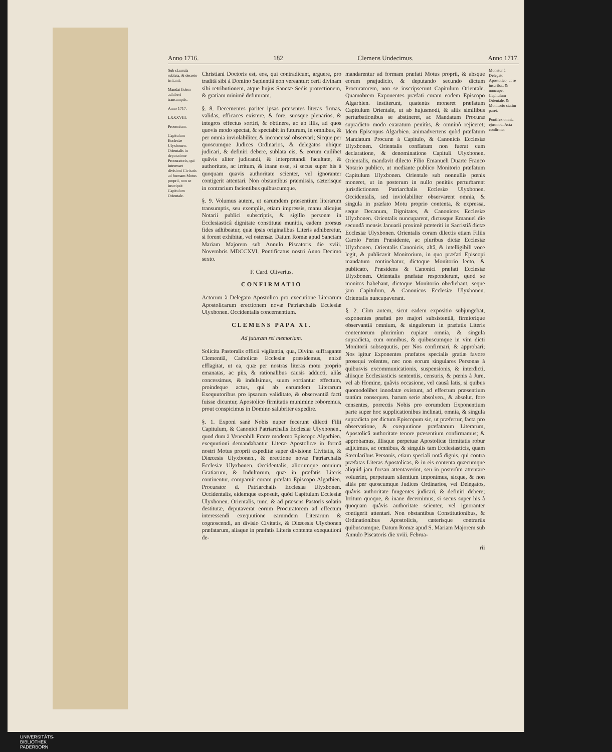Anno 1716. 182 Clemens Undecimus. Anno 1717.
Sub clausula sublata, & decreto irritanti.
Mandat fidem adhiberi transumptis.
Anno 1717.
LXXXVIII.
Proœmium.
Capitulum Ecclesiæ Ulyxbonen. Orientalis in deputatione Procuratoris, qui interesset divisioni Civitatis ad formam Motus proprii, non se inscripsit Capitulum Orientale.
Christiani Doctoris est, eos, qui contradicunt, arguere, pro traditâ sibi à Domino Sapientiâ non vereantur; certi divinam sibi retributionem, atque hujus Sanctæ Sedis protectionem, & gratiam minimè defuturam.
§. 8. Decernentes pariter ipsas præsentes literas firmas, validas, efficaces existere, & fore, suosque plenarios, & integros effectus sortiri, & obtinere, ac ab illis, ad quos quovis modo spectat, & spectabit in futurum, in omnibus, & per omnia inviolabiliter, & inconcussè observari; Sicque per quoscumque Judices Ordinarios, & delegatos ubique judicari, & definiri debere, sublata eis, & eorum cuilibet quâvis aliter judicandi, & interpretandi facultate, & authoritate, ac irritum, & inane esse, si secus super his à quoquam quavis authoritate scienter, vel ignoranter contigerit attentari. Non obstantibus præmissis, cæterisque in contrarium facientibus quibuscumque.
§. 9. Volumus autem, ut earumdem præsentium literarum transumptis, seu exemplis, etiam impressis, manu alicujus Notarii publici subscriptis, & sigillo personæ in Ecclesiasticâ dignitate constitutæ munitis, eadem prorsus fides adhibeatur, quæ ipsis originalibus Literis adhiberetur, si forent exhibitæ, vel ostensæ. Datum Romæ apud Sanctam Mariam Majorem sub Annulo Piscatoris die xviii. Novembris MDCCXVI. Pontificatus nostri Anno Decimo sexto.
F. Card. Oliverius.
CONFIRMATIO
Actorum à Delegato Apostolico pro executione Literarum Apostolicarum erectionem novæ Patriarchalis Ecclesiæ Ulyxbonen. Occidentalis concernentium.
CLEMENS PAPA XI.
Ad futuram rei memoriam.
Solicita Pastoralis officii vigilantia, qua, Divina suffragante Clementiâ, Catholicæ Ecclesiæ præsidemus, enixè efflagitat, ut ea, quæ per nostras literas motu proprio emanatas, ac piis, & rationalibus causis adducti, aliàs concessimus, & indulsimus, suum sortiantur effectum, proindeque actus, qui ab earumdem Literarum Exequutoribus pro ipsarum validitate, & observantiâ facti fuisse dicuntur, Apostolico firmitatis munimine roboremus, prout conspicimus in Domino salubriter expedire.
§. 1. Exponi sanè Nobis nuper fecerunt dilecti Filii Capitulum, & Canonici Patriarchalis Ecclesiæ Ulyxbonen., quod dum à Venerabili Fratre moderno Episcopo Algarbien. exequutioni demandabantur Literæ Apostolicæ in formâ nostri Motus proprii expeditæ super divisione Civitatis, & Diœcesis Ulyxbonen., & erectione novæ Patriarchalis Ecclesiæ Ulyxbonen. Occidentalis, aliorumque omnium Gratiarum, & Indultorum, quæ in præfatis Literis continentur, comparuit coram præfato Episcopo Algarbien. Procurator d. Patriarchalis Ecclesiæ Ulyxbonen. Occidentalis, eidemque exposuit, quòd Capitulum Ecclesiæ Ulyxbonen. Orientalis, tunc, & ad præsens Pastoris solatio destitutæ, deputaverat eorum Procuratorem ad effectum interessendi exequutione earumdem Literarum & cognoscendi, an divisio Civitatis, & Diœcesis Ulyxbonen præfatarum, aliaque in præfatis Literis contenta exequutioni de-
mandarentur ad formam præfati Motus proprii, & absque eorum præjudicio, & deputando secundo dictum Procuratorem, non se inscripserunt Capitulum Orientale. Quamobrem Exponentes præfati coram eodem Episcopo Algarbien. institerunt, quatenùs moneret præfatum Capitulum Orientale, ut ab hujusmodi, & aliis similibus perturbationibus se abstineret, ac Mandatum Procuræ supradicto modo exaratum penitùs, & omninò rejiceret; Idem Episcopus Algarbien. animadvertens quòd præfatum Mandatum Procuræ à Capitulo, & Canonicis Ecclesiæ Ulyxbonen. Orientalis conflatum non fuerat cum declaratione, & denominatione Capituli Ulyxbonen. Orientalis, mandavit dilecto Filio Emanueli Duarte Franco Notario publico, ut mediante publico Monitorio præfatum Capitulum Ulyxbonen. Orientale sub nonnullis pœnis moneret, ut in posterum in nullo penitùs perturbarent jurisdictionem Patriarchalis Ecclesiæ Ulyxbonen. Occidentalis, sed inviolabiliter observarent omnia, & singula in præfato Motu proprio contenta, & expressa, seque Decanum, Dignitates, & Canonicos Ecclesiæ Ulyxbonen. Orientalis nuncuparent, dictusque Emanuel die secundâ mensis Januarii proximè præteriti in Sacristiâ dictæ Ecclesiæ Ulyxbonen. Orientalis coram dilectis etiam Filiis Carolo Perim Præsidente, ac pluribus dictæ Ecclesiæ Ulyxbonen. Orientalis Canonicis, altâ, & intelligibili voce legit, & publicavit Monitorium, in quo præfati Episcopi mandatum continebatur, dictoque Monitorio lecto, & publicato, Præsidens & Canonici præfati Ecclesiæ Ulyxbonen. Orientalis præfatæ responderunt, quod se monitos habebant, dictoque Monitorio obediebant, seque jam Capitulum, & Canonicos Ecclesiæ Ulyxbonen. Orientalis nuncupaverant.
§. 2. Cùm autem, sicut eadem expositio subjungebat, exponentes præfati pro majori subsistentiâ, firmiorique observantiâ omnium, & singulorum in præfatis Literis contentorum plurimùm cupiant omnia, & singula supradicta, cum omnibus, & quibuscumque in vim dicti Monitorii subsequutis, per Nos confirmari, & approbari; Nos igitur Exponentes præfatos specialis gratiæ favore prosequi volentes, nec non eorum singulares Personas à quibusvis excommunicationis, suspensionis, & interdicti, aliisque Ecclesiasticis sententiis, censuris, & pœnis à Jure, vel ab Homine, quâvis occasione, vel causâ latis, si quibus quomodolibet innodatæ existunt, ad effectum præsentium tantùm consequen. harum serie absolven., & absolut. fore censentes, porrectis Nobis pro eorumdem Exponentium parte super hoc supplicationibus inclinati, omnia, & singula supradicta per dictum Episcopum sic, ut præfertur, facta pro observatione, & exequutione præfatarum Literarum, Apostolicâ authoritate tenore præsentium confirmamus; & approbamus, illisque perpetuæ Apostolicæ firmitatis robur adjicimus, ac omnibus, & singulis tam Ecclesiasticis, quam Sæcularibus Personis, etiam speciali notâ dignis, qui contra præfatas Literas Apostolicas, & in eis contenta quæcumque aliquid jam forsan attentaverint, seu in posterùm attentare voluerint, perpetuum silentium imponimus, sicque, & non aliàs per quoscumque Judices Ordinarios, vel Delegatos, quâvis authoritate fungentes judicari, & definiri debere; Irritum quoque, & inane decernimus, si secus super his à quoquam quâvis authoritate scienter, vel ignoranter contigerit attentari. Non obstantibus Constitutionibus, & Ordinationibus Apostolicis, cæterisque contrariis quibuscumque. Datum Romæ apud S. Mariam Majorem sub Annulo Piscatoris die xviii. Februa-
rii
Monetur à Delegato Apostolico, ut se inscribat, & nuncupet Capitulum Orientale, & Monitorio statim paret.
Pontifex omnia ejusmodi Acta confirmat.
UNIVERSITÄTS-
BIBLIOTHEK
PADERBORN